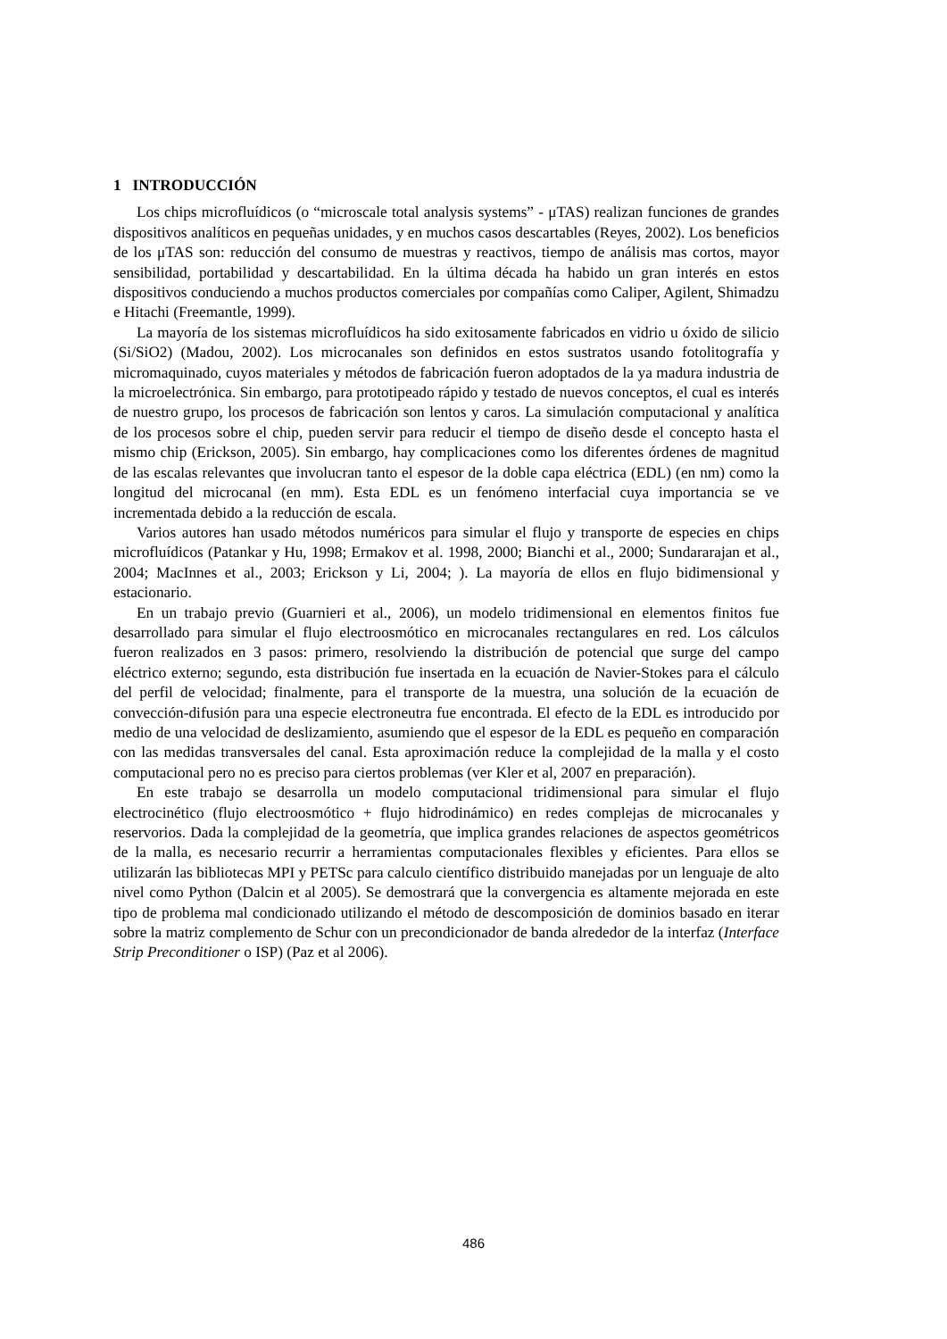1 INTRODUCCIÓN
Los chips microfluídicos (o “microscale total analysis systems” - μTAS) realizan funciones de grandes dispositivos analíticos en pequeñas unidades, y en muchos casos descartables (Reyes, 2002). Los beneficios de los μTAS son: reducción del consumo de muestras y reactivos, tiempo de análisis mas cortos, mayor sensibilidad, portabilidad y descartabilidad. En la última década ha habido un gran interés en estos dispositivos conduciendo a muchos productos comerciales por compañías como Caliper, Agilent, Shimadzu e Hitachi (Freemantle, 1999).
La mayoría de los sistemas microfluídicos ha sido exitosamente fabricados en vidrio u óxido de silicio (Si/SiO2) (Madou, 2002). Los microcanales son definidos en estos sustratos usando fotolitografía y micromaquinado, cuyos materiales y métodos de fabricación fueron adoptados de la ya madura industria de la microelectrónica. Sin embargo, para prototipeado rápido y testado de nuevos conceptos, el cual es interés de nuestro grupo, los procesos de fabricación son lentos y caros. La simulación computacional y analítica de los procesos sobre el chip, pueden servir para reducir el tiempo de diseño desde el concepto hasta el mismo chip (Erickson, 2005). Sin embargo, hay complicaciones como los diferentes órdenes de magnitud de las escalas relevantes que involucran tanto el espesor de la doble capa eléctrica (EDL) (en nm) como la longitud del microcanal (en mm). Esta EDL es un fenómeno interfacial cuya importancia se ve incrementada debido a la reducción de escala.
Varios autores han usado métodos numéricos para simular el flujo y transporte de especies en chips microfluídicos (Patankar y Hu, 1998; Ermakov et al. 1998, 2000; Bianchi et al., 2000; Sundararajan et al., 2004; MacInnes et al., 2003; Erickson y Li, 2004; ). La mayoría de ellos en flujo bidimensional y estacionario.
En un trabajo previo (Guarnieri et al., 2006), un modelo tridimensional en elementos finitos fue desarrollado para simular el flujo electroosmótico en microcanales rectangulares en red. Los cálculos fueron realizados en 3 pasos: primero, resolviendo la distribución de potencial que surge del campo eléctrico externo; segundo, esta distribución fue insertada en la ecuación de Navier-Stokes para el cálculo del perfil de velocidad; finalmente, para el transporte de la muestra, una solución de la ecuación de convección-difusión para una especie electroneutra fue encontrada. El efecto de la EDL es introducido por medio de una velocidad de deslizamiento, asumiendo que el espesor de la EDL es pequeño en comparación con las medidas transversales del canal. Esta aproximación reduce la complejidad de la malla y el costo computacional pero no es preciso para ciertos problemas (ver Kler et al, 2007 en preparación).
En este trabajo se desarrolla un modelo computacional tridimensional para simular el flujo electrocinético (flujo electroosmótico + flujo hidrodinámico) en redes complejas de microcanales y reservorios. Dada la complejidad de la geometría, que implica grandes relaciones de aspectos geométricos de la malla, es necesario recurrir a herramientas computacionales flexibles y eficientes. Para ellos se utilizarán las bibliotecas MPI y PETSc para calculo científico distribuido manejadas por un lenguaje de alto nivel como Python (Dalcin et al 2005). Se demostrará que la convergencia es altamente mejorada en este tipo de problema mal condicionado utilizando el método de descomposición de dominios basado en iterar sobre la matriz complemento de Schur con un precondicionador de banda alrededor de la interfaz (Interface Strip Preconditioner o ISP) (Paz et al 2006).
486